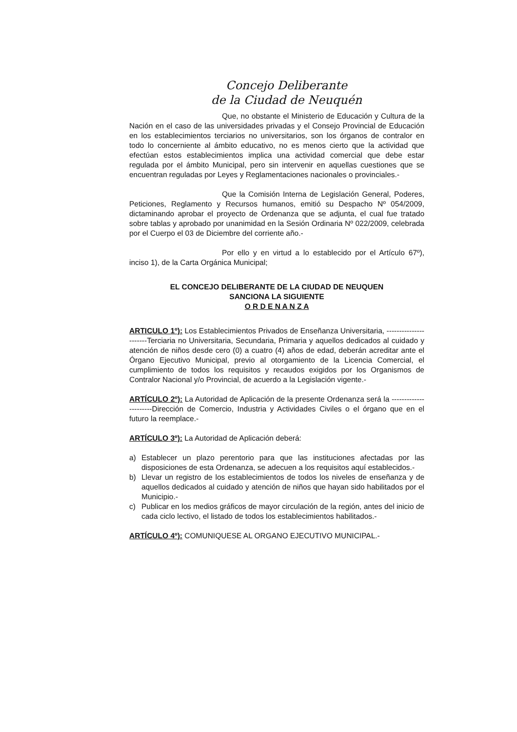Concejo Deliberante
de la Ciudad de Neuquén
Que, no obstante el Ministerio de Educación y Cultura de la Nación en el caso de las universidades privadas y el Consejo Provincial de Educación en los establecimientos terciarios no universitarios, son los órganos de contralor en todo lo concerniente al ámbito educativo, no es menos cierto que la actividad que efectúan estos establecimientos implica una actividad comercial que debe estar regulada por el ámbito Municipal, pero sin intervenir en aquellas cuestiones que se encuentran reguladas por Leyes y Reglamentaciones nacionales o provinciales.-
Que la Comisión Interna de Legislación General, Poderes, Peticiones, Reglamento y Recursos humanos, emitió su Despacho Nº 054/2009, dictaminando aprobar el proyecto de Ordenanza que se adjunta, el cual fue tratado sobre tablas y aprobado por unanimidad en la Sesión Ordinaria Nº 022/2009, celebrada por el Cuerpo el 03 de Diciembre del corriente año.-
Por ello y en virtud a lo establecido por el Artículo 67º), inciso 1), de la Carta Orgánica Municipal;
EL CONCEJO DELIBERANTE DE LA CIUDAD DE NEUQUEN
SANCIONA LA SIGUIENTE
O R D E N A N Z A
ARTICULO 1º): Los Establecimientos Privados de Enseñanza Universitaria, ----------------------Terciaria no Universitaria, Secundaria, Primaria y aquellos dedicados al cuidado y atención de niños desde cero (0) a cuatro (4) años de edad, deberán acreditar ante el Órgano Ejecutivo Municipal, previo al otorgamiento de la Licencia Comercial, el cumplimiento de todos los requisitos y recaudos exigidos por los Organismos de Contralor Nacional y/o Provincial, de acuerdo a la Legislación vigente.-
ARTÍCULO 2º): La Autoridad de Aplicación de la presente Ordenanza será la ----------------------Dirección de Comercio, Industria y Actividades Civiles o el órgano que en el futuro la reemplace.-
ARTÍCULO 3º): La Autoridad de Aplicación deberá:
a) Establecer un plazo perentorio para que las instituciones afectadas por las disposiciones de esta Ordenanza, se adecuen a los requisitos aquí establecidos.-
b) Llevar un registro de los establecimientos de todos los niveles de enseñanza y de aquellos dedicados al cuidado y atención de niños que hayan sido habilitados por el Municipio.-
c) Publicar en los medios gráficos de mayor circulación de la región, antes del inicio de cada ciclo lectivo, el listado de todos los establecimientos habilitados.-
ARTÍCULO 4º): COMUNIQUESE AL ORGANO EJECUTIVO MUNICIPAL.-